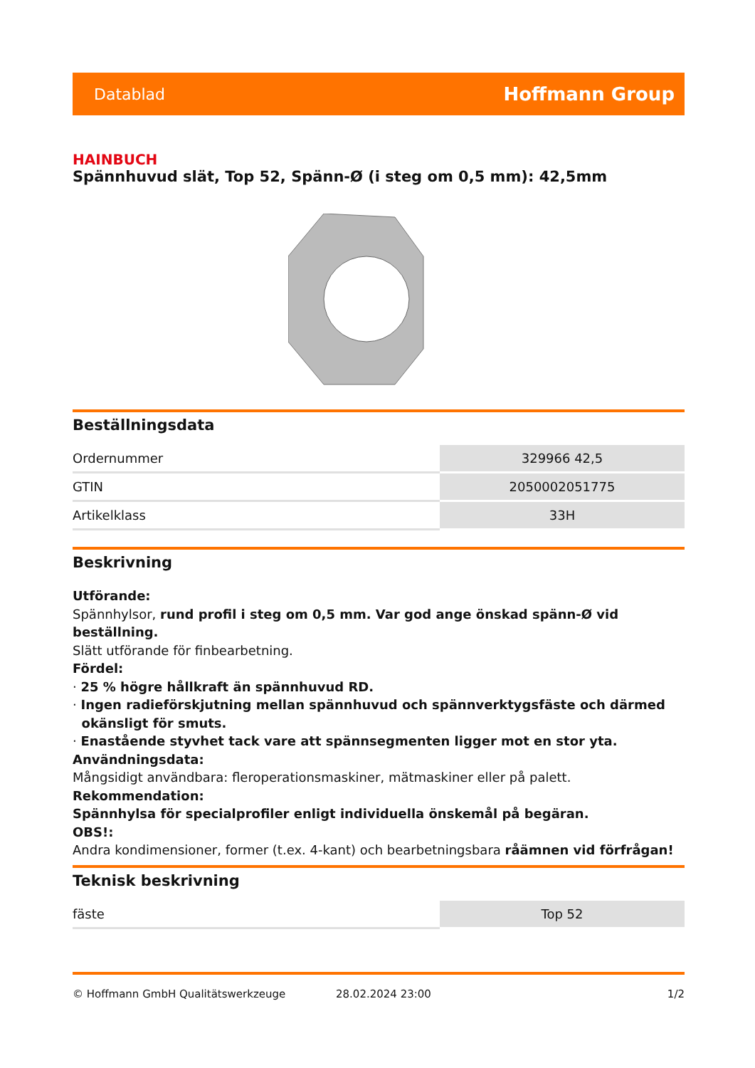Datablad Hoffmann Group
HAINBUCH
Spännhuvud slät, Top 52, Spänn-Ø (i steg om 0,5 mm): 42,5mm
Beställningsdata
| Ordernummer | 329966 42,5 |
| GTIN | 2050002051775 |
| Artikelklass | 33H |
Beskrivning
Utförande:
Spännhylsor, rund profil i steg om 0,5 mm. Var god ange önskad spänn-Ø vid beställning.
Slätt utförande för finbearbetning.
Fördel:
· 25 % högre hållkraft än spännhuvud RD.
· Ingen radieförskjutning mellan spännhuvud och spännverktygsfäste och därmed
okänsligt för smuts.
· Enastående styvhet tack vare att spännsegmenten ligger mot en stor yta.
Användningsdata:
Mångsidigt användbara: fleroperationsmaskiner, mätmaskiner eller på palett.
Rekommendation:
Spännhylsa för specialprofiler enligt individuella önskemål på begäran.
OBS!:
Andra kondimensioner, former (t.ex. 4-kant) och bearbetningsbara råämnen vid förfrågan!
Teknisk beskrivning
| fäste | Top 52 |
© Hoffmann GmbH Qualitätswerkzeuge 28.02.2024 23:00 1/2